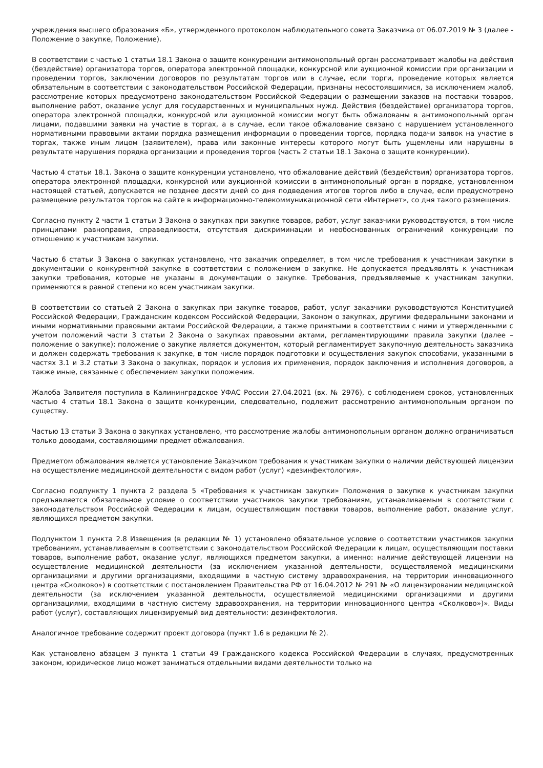учреждения высшего образования «Б», утвержденного протоколом наблюдательного совета Заказчика от 06.07.2019 № 3 (далее - Положение о закупке, Положение).
В соответствии с частью 1 статьи 18.1 Закона о защите конкуренции антимонопольный орган рассматривает жалобы на действия (бездействие) организатора торгов, оператора электронной площадки, конкурсной или аукционной комиссии при организации и проведении торгов, заключении договоров по результатам торгов или в случае, если торги, проведение которых является обязательным в соответствии с законодательством Российской Федерации, признаны несостоявшимися, за исключением жалоб, рассмотрение которых предусмотрено законодательством Российской Федерации о размещении заказов на поставки товаров, выполнение работ, оказание услуг для государственных и муниципальных нужд. Действия (бездействие) организатора торгов, оператора электронной площадки, конкурсной или аукционной комиссии могут быть обжалованы в антимонопольный орган лицами, подавшими заявки на участие в торгах, а в случае, если такое обжалование связано с нарушением установленного нормативными правовыми актами порядка размещения информации о проведении торгов, порядка подачи заявок на участие в торгах, также иным лицом (заявителем), права или законные интересы которого могут быть ущемлены или нарушены в результате нарушения порядка организации и проведения торгов (часть 2 статьи 18.1 Закона о защите конкуренции).
Частью 4 статьи 18.1. Закона о защите конкуренции установлено, что обжалование действий (бездействия) организатора торгов, оператора электронной площадки, конкурсной или аукционной комиссии в антимонопольный орган в порядке, установленном настоящей статьей, допускается не позднее десяти дней со дня подведения итогов торгов либо в случае, если предусмотрено размещение результатов торгов на сайте в информационно-телекоммуникационной сети «Интернет», со дня такого размещения.
Согласно пункту 2 части 1 статьи 3 Закона о закупках при закупке товаров, работ, услуг заказчики руководствуются, в том числе принципами равноправия, справедливости, отсутствия дискриминации и необоснованных ограничений конкуренции по отношению к участникам закупки.
Частью 6 статьи 3 Закона о закупках установлено, что заказчик определяет, в том числе требования к участникам закупки в документации о конкурентной закупке в соответствии с положением о закупке. Не допускается предъявлять к участникам закупки требования, которые не указаны в документации о закупке. Требования, предъявляемые к участникам закупки, применяются в равной степени ко всем участникам закупки.
В соответствии со статьей 2 Закона о закупках при закупке товаров, работ, услуг заказчики руководствуются Конституцией Российской Федерации, Гражданским кодексом Российской Федерации, Законом о закупках, другими федеральными законами и иными нормативными правовыми актами Российской Федерации, а также принятыми в соответствии с ними и утвержденными с учетом положений части 3 статьи 2 Закона о закупках правовыми актами, регламентирующими правила закупки (далее – положение о закупке); положение о закупке является документом, который регламентирует закупочную деятельность заказчика и должен содержать требования к закупке, в том числе порядок подготовки и осуществления закупок способами, указанными в частях 3.1 и 3.2 статьи 3 Закона о закупках, порядок и условия их применения, порядок заключения и исполнения договоров, а также иные, связанные с обеспечением закупки положения.
Жалоба Заявителя поступила в Калининградское УФАС России 27.04.2021 (вх. № 2976), с соблюдением сроков, установленных частью 4 статьи 18.1 Закона о защите конкуренции, следовательно, подлежит рассмотрению антимонопольным органом по существу.
Частью 13 статьи 3 Закона о закупках установлено, что рассмотрение жалобы антимонопольным органом должно ограничиваться только доводами, составляющими предмет обжалования.
Предметом обжалования является установление Заказчиком требования к участникам закупки о наличии действующей лицензии на осуществление медицинской деятельности с видом работ (услуг) «дезинфектология».
Согласно подпункту 1 пункта 2 раздела 5 «Требования к участникам закупки» Положения о закупке к участникам закупки предъявляется обязательное условие о соответствии участников закупки требованиям, устанавливаемым в соответствии с законодательством Российской Федерации к лицам, осуществляющим поставки товаров, выполнение работ, оказание услуг, являющихся предметом закупки.
Подпунктом 1 пункта 2.8 Извещения (в редакции № 1) установлено обязательное условие о соответствии участников закупки требованиям, устанавливаемым в соответствии с законодательством Российской Федерации к лицам, осуществляющим поставки товаров, выполнение работ, оказание услуг, являющихся предметом закупки, а именно: наличие действующей лицензии на осуществление медицинской деятельности (за исключением указанной деятельности, осуществляемой медицинскими организациями и другими организациями, входящими в частную систему здравоохранения, на территории инновационного центра «Сколково») в соответствии с постановлением Правительства РФ от 16.04.2012 № 291 № «О лицензировании медицинской деятельности (за исключением указанной деятельности, осуществляемой медицинскими организациями и другими организациями, входящими в частную систему здравоохранения, на территории инновационного центра «Сколково»)». Виды работ (услуг), составляющих лицензируемый вид деятельности: дезинфектология.
Аналогичное требование содержит проект договора (пункт 1.6 в редакции № 2).
Как установлено абзацем 3 пункта 1 статьи 49 Гражданского кодекса Российской Федерации в случаях, предусмотренных законом, юридическое лицо может заниматься отдельными видами деятельности только на